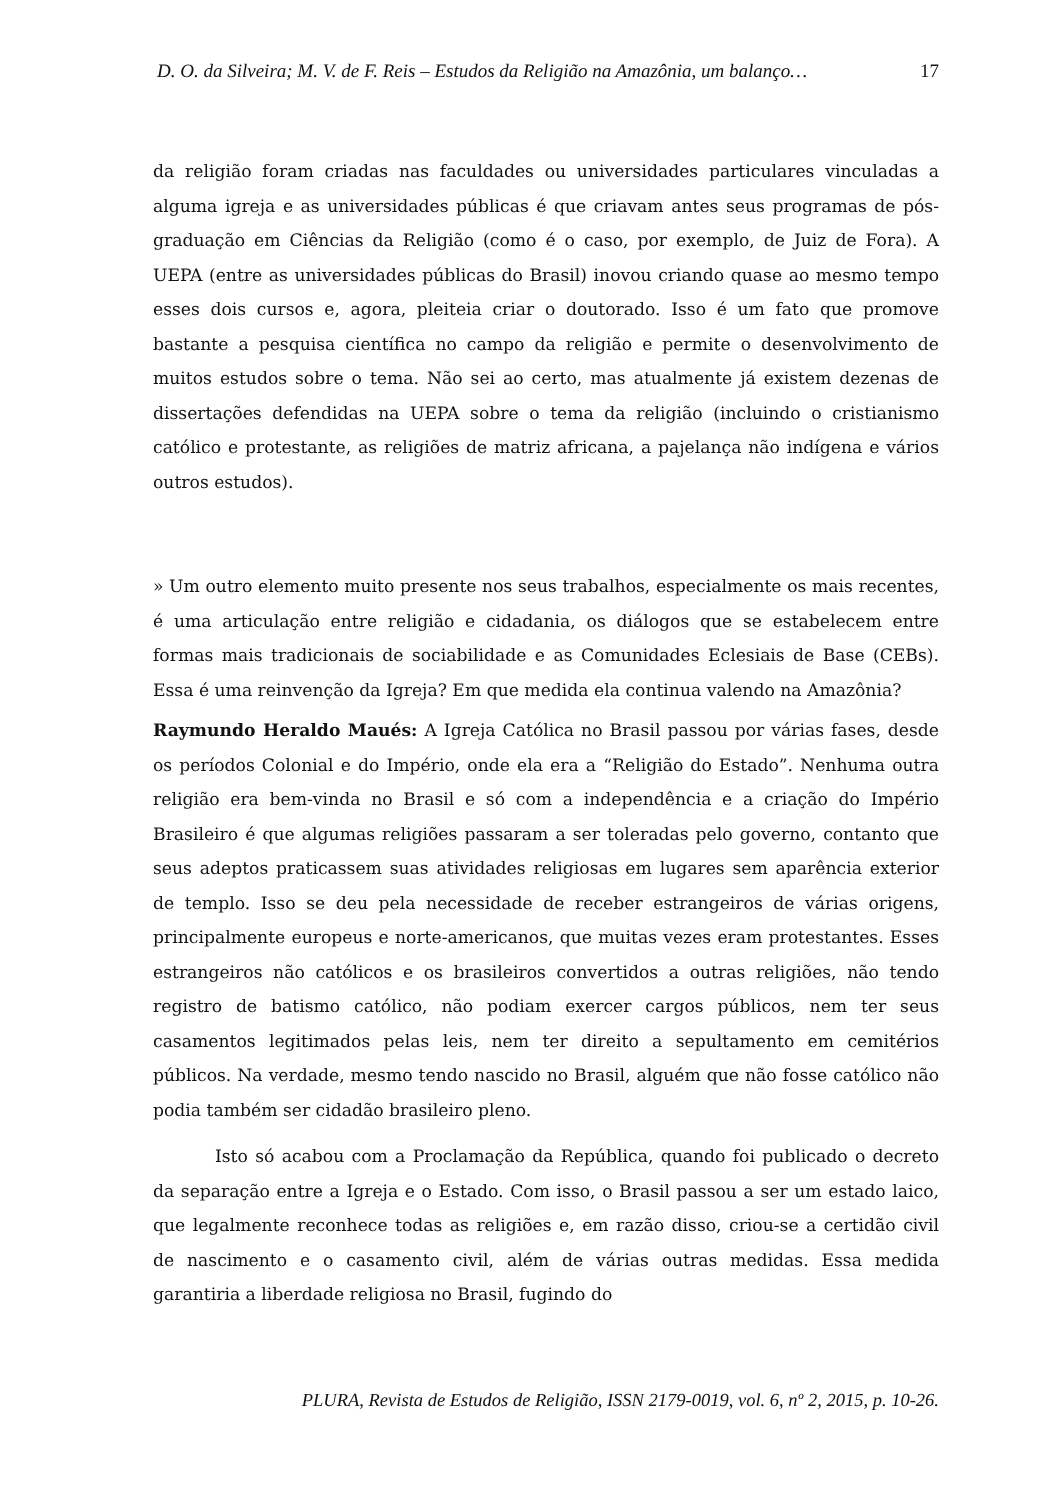D. O. da Silveira; M. V. de F. Reis – Estudos da Religião na Amazônia, um balanço… 17
da religião foram criadas nas faculdades ou universidades particulares vinculadas a alguma igreja e as universidades públicas é que criavam antes seus programas de pós-graduação em Ciências da Religião (como é o caso, por exemplo, de Juiz de Fora). A UEPA (entre as universidades públicas do Brasil) inovou criando quase ao mesmo tempo esses dois cursos e, agora, pleiteia criar o doutorado. Isso é um fato que promove bastante a pesquisa científica no campo da religião e permite o desenvolvimento de muitos estudos sobre o tema. Não sei ao certo, mas atualmente já existem dezenas de dissertações defendidas na UEPA sobre o tema da religião (incluindo o cristianismo católico e protestante, as religiões de matriz africana, a pajelança não indígena e vários outros estudos).
» Um outro elemento muito presente nos seus trabalhos, especialmente os mais recentes, é uma articulação entre religião e cidadania, os diálogos que se estabelecem entre formas mais tradicionais de sociabilidade e as Comunidades Eclesiais de Base (CEBs). Essa é uma reinvenção da Igreja? Em que medida ela continua valendo na Amazônia?
Raymundo Heraldo Maués: A Igreja Católica no Brasil passou por várias fases, desde os períodos Colonial e do Império, onde ela era a “Religião do Estado”. Nenhuma outra religião era bem-vinda no Brasil e só com a independência e a criação do Império Brasileiro é que algumas religiões passaram a ser toleradas pelo governo, contanto que seus adeptos praticassem suas atividades religiosas em lugares sem aparência exterior de templo. Isso se deu pela necessidade de receber estrangeiros de várias origens, principalmente europeus e norte-americanos, que muitas vezes eram protestantes. Esses estrangeiros não católicos e os brasileiros convertidos a outras religiões, não tendo registro de batismo católico, não podiam exercer cargos públicos, nem ter seus casamentos legitimados pelas leis, nem ter direito a sepultamento em cemitérios públicos. Na verdade, mesmo tendo nascido no Brasil, alguém que não fosse católico não podia também ser cidadão brasileiro pleno.
Isto só acabou com a Proclamação da República, quando foi publicado o decreto da separação entre a Igreja e o Estado. Com isso, o Brasil passou a ser um estado laico, que legalmente reconhece todas as religiões e, em razão disso, criou-se a certidão civil de nascimento e o casamento civil, além de várias outras medidas. Essa medida garantiria a liberdade religiosa no Brasil, fugindo do
PLURA, Revista de Estudos de Religião, ISSN 2179-0019, vol. 6, nº 2, 2015, p. 10-26.